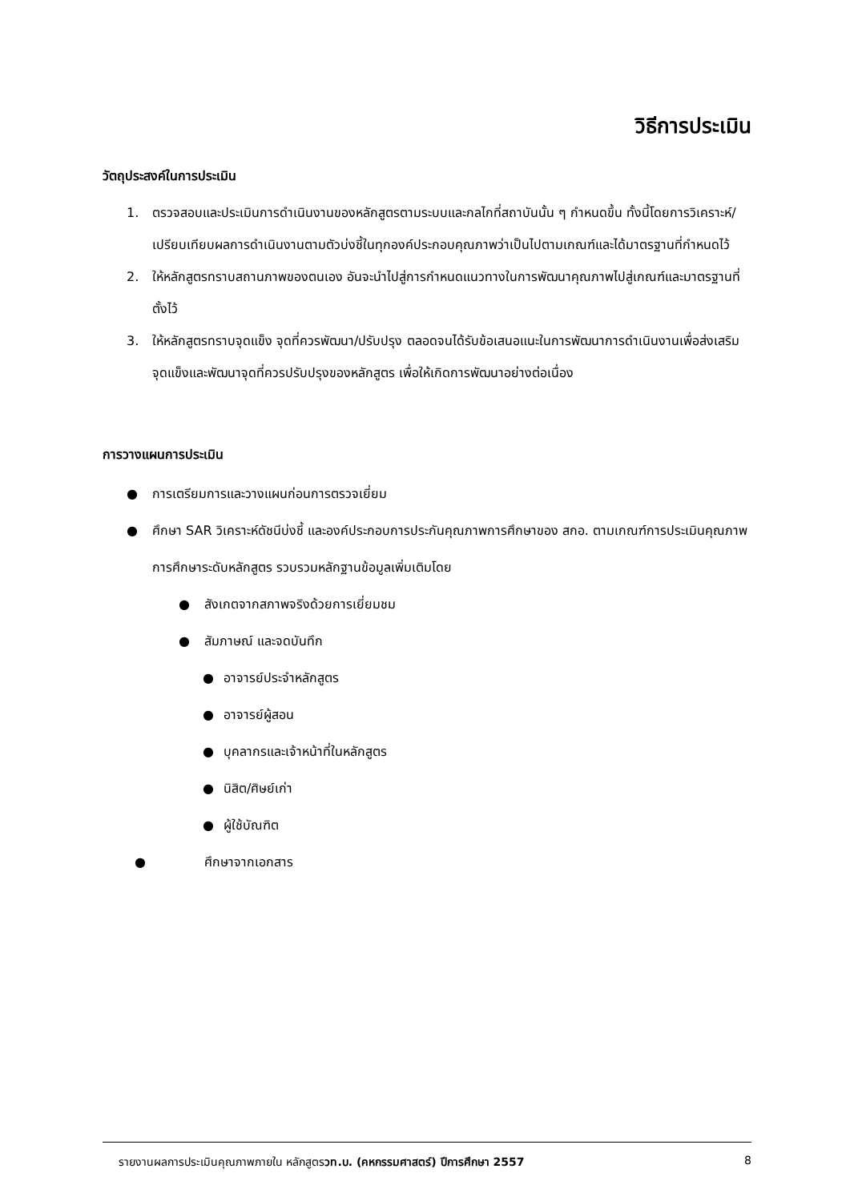วิธีการประเมิน
วัตถุประสงค์ในการประเมิน
1. ตรวจสอบและประเมินการดำเนินงานของหลักสูตรตามระบบและกลไกที่สถาบันนั้น ๆ กำหนดขึ้น ทั้งนี้โดยการวิเคราะห์/เปรียบเทียบผลการดำเนินงานตามตัวบ่งชี้ในทุกองค์ประกอบคุณภาพว่าเป็นไปตามเกณฑ์และได้มาตรฐานที่กำหนดไว้
2. ให้หลักสูตรทราบสถานภาพของตนเอง อันจะนำไปสู่การกำหนดแนวทางในการพัฒนาคุณภาพไปสู่เกณฑ์และมาตรฐานที่ตั้งไว้
3. ให้หลักสูตรทราบจุดแข็ง จุดที่ควรพัฒนา/ปรับปรุง ตลอดจนได้รับข้อเสนอแนะในการพัฒนาการดำเนินงานเพื่อส่งเสริมจุดแข็งและพัฒนาจุดที่ควรปรับปรุงของหลักสูตร เพื่อให้เกิดการพัฒนาอย่างต่อเนื่อง
การวางแผนการประเมิน
● การเตรียมการและวางแผนก่อนการตรวจเยี่ยม
● ศึกษา SAR วิเคราะห์ดัชนีบ่งชี้ และองค์ประกอบการประกันคุณภาพการศึกษาของ สกอ. ตามเกณฑ์การประเมินคุณภาพการศึกษาระดับหลักสูตร รวบรวมหลักฐานข้อมูลเพิ่มเติมโดย
● สังเกตจากสภาพจริงด้วยการเยี่ยมชม
● สัมภาษณ์ และจดบันทึก
● อาจารย์ประจำหลักสูตร
● อาจารย์ผู้สอน
● บุคลากรและเจ้าหน้าที่ในหลักสูตร
● นิสิต/ศิษย์เก่า
● ผู้ใช้บัณฑิต
● ศึกษาจากเอกสาร
รายงานผลการประเมินคุณภาพภายใน หลักสูตรวท.บ. (คหกรรมศาสตร์) ปีการศึกษา 2557 8